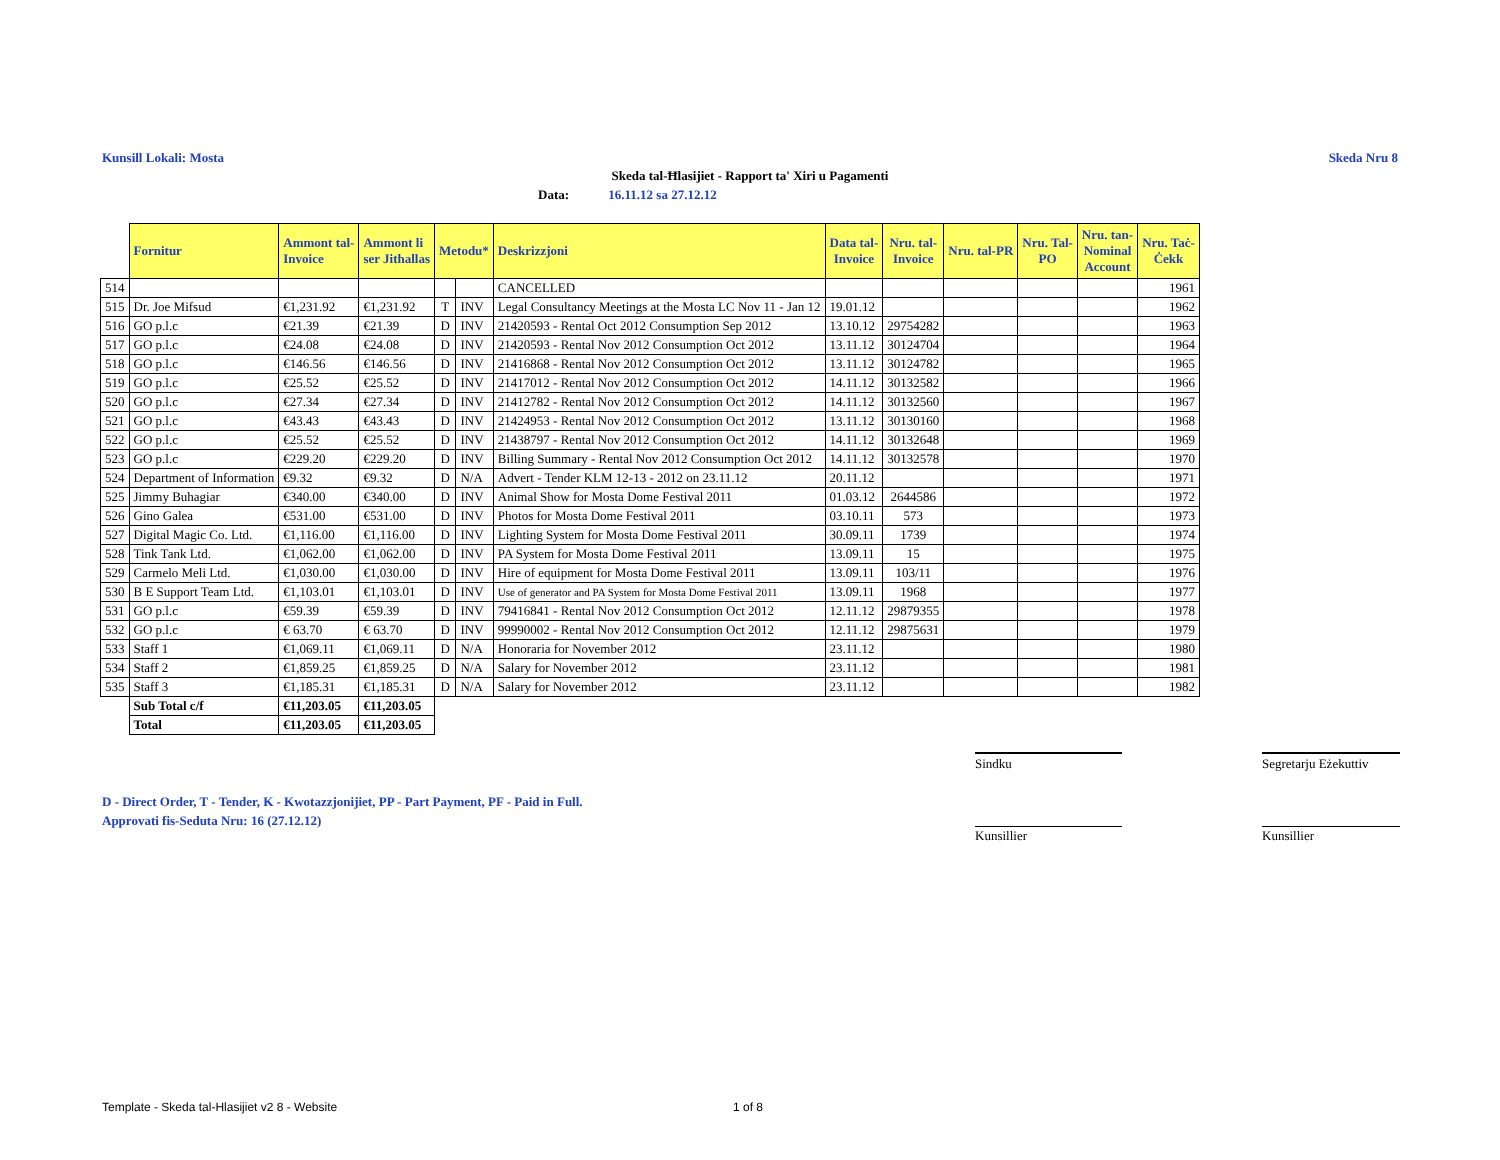Kunsill Lokali: Mosta Skeda Nru 8
Skeda tal-Ħlasijiet - Rapport ta' Xiri u Pagamenti
Data: 16.11.12 sa 27.12.12
| | Fornitur | Ammont tal- Invoice | Ammont li ser Jithallas | Metodu* | | Deskrizzjoni | Data tal- Invoice | Nru. tal- Invoice | Nru. tal-PR | Nru. Tal- PO | Nru. tan- Nominal Account | Nru. Taċ- Ċekk |
| --- | --- | --- | --- | --- | --- | --- | --- | --- | --- | --- | --- | --- |
| 514 | | | | | | CANCELLED | | | | | | 1961 |
| 515 | Dr. Joe Mifsud | €1,231.92 | €1,231.92 | T | INV | Legal Consultancy Meetings at the Mosta LC Nov 11 - Jan 12 | 19.01.12 | | | | | 1962 |
| 516 | GO p.l.c | €21.39 | €21.39 | D | INV | 21420593 - Rental Oct 2012 Consumption Sep 2012 | 13.10.12 | 29754282 | | | | 1963 |
| 517 | GO p.l.c | €24.08 | €24.08 | D | INV | 21420593 - Rental Nov 2012 Consumption Oct 2012 | 13.11.12 | 30124704 | | | | 1964 |
| 518 | GO p.l.c | €146.56 | €146.56 | D | INV | 21416868 - Rental Nov 2012 Consumption Oct 2012 | 13.11.12 | 30124782 | | | | 1965 |
| 519 | GO p.l.c | €25.52 | €25.52 | D | INV | 21417012 - Rental Nov 2012 Consumption Oct 2012 | 14.11.12 | 30132582 | | | | 1966 |
| 520 | GO p.l.c | €27.34 | €27.34 | D | INV | 21412782 - Rental Nov 2012 Consumption Oct 2012 | 14.11.12 | 30132560 | | | | 1967 |
| 521 | GO p.l.c | €43.43 | €43.43 | D | INV | 21424953 - Rental Nov 2012 Consumption Oct 2012 | 13.11.12 | 30130160 | | | | 1968 |
| 522 | GO p.l.c | €25.52 | €25.52 | D | INV | 21438797 - Rental Nov 2012 Consumption Oct 2012 | 14.11.12 | 30132648 | | | | 1969 |
| 523 | GO p.l.c | €229.20 | €229.20 | D | INV | Billing Summary - Rental Nov 2012 Consumption Oct 2012 | 14.11.12 | 30132578 | | | | 1970 |
| 524 | Department of Information | €9.32 | €9.32 | D | N/A | Advert - Tender KLM 12-13 - 2012 on 23.11.12 | 20.11.12 | | | | | 1971 |
| 525 | Jimmy Buhagiar | €340.00 | €340.00 | D | INV | Animal Show for Mosta Dome Festival 2011 | 01.03.12 | 2644586 | | | | 1972 |
| 526 | Gino Galea | €531.00 | €531.00 | D | INV | Photos for Mosta Dome Festival 2011 | 03.10.11 | 573 | | | | 1973 |
| 527 | Digital Magic Co. Ltd. | €1,116.00 | €1,116.00 | D | INV | Lighting System for Mosta Dome Festival 2011 | 30.09.11 | 1739 | | | | 1974 |
| 528 | Tink Tank Ltd. | €1,062.00 | €1,062.00 | D | INV | PA System for Mosta Dome Festival 2011 | 13.09.11 | 15 | | | | 1975 |
| 529 | Carmelo Meli Ltd. | €1,030.00 | €1,030.00 | D | INV | Hire of equipment for Mosta Dome Festival 2011 | 13.09.11 | 103/11 | | | | 1976 |
| 530 | B E Support Team Ltd. | €1,103.01 | €1,103.01 | D | INV | Use of generator and PA System for Mosta Dome Festival 2011 | 13.09.11 | 1968 | | | | 1977 |
| 531 | GO p.l.c | €59.39 | €59.39 | D | INV | 79416841 - Rental Nov 2012 Consumption Oct 2012 | 12.11.12 | 29879355 | | | | 1978 |
| 532 | GO p.l.c | € 63.70 | € 63.70 | D | INV | 99990002 - Rental Nov 2012 Consumption Oct 2012 | 12.11.12 | 29875631 | | | | 1979 |
| 533 | Staff 1 | €1,069.11 | €1,069.11 | D | N/A | Honoraria for November 2012 | 23.11.12 | | | | | 1980 |
| 534 | Staff 2 | €1,859.25 | €1,859.25 | D | N/A | Salary for November 2012 | 23.11.12 | | | | | 1981 |
| 535 | Staff 3 | €1,185.31 | €1,185.31 | D | N/A | Salary for November 2012 | 23.11.12 | | | | | 1982 |
| | Sub Total c/f | €11,203.05 | €11,203.05 | | | | | | | | | |
| | Total | €11,203.05 | €11,203.05 | | | | | | | | | |
Sindku
Segretarju Eżekuttiv
D - Direct Order, T - Tender, K - Kwotazzjonijiet, PP - Part Payment, PF - Paid in Full.
Approvati fis-Seduta Nru: 16 (27.12.12)
Kunsillier Kunsillier
Template - Skeda tal-Hlasijiet v2 8 - Website
1 of 8